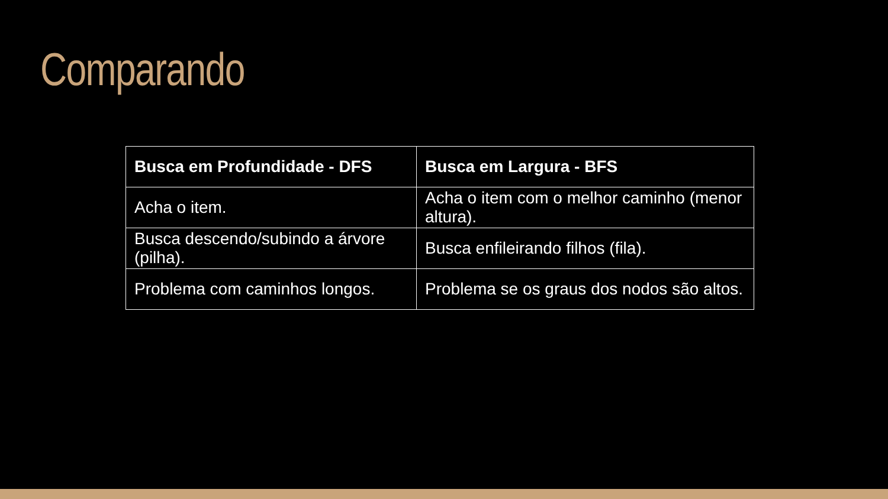Comparando
| Busca em Profundidade - DFS | Busca em Largura - BFS |
| --- | --- |
| Acha o item. | Acha o item com o melhor caminho (menor altura). |
| Busca descendo/subindo a árvore (pilha). | Busca enfileirando filhos (fila). |
| Problema com caminhos longos. | Problema se os graus dos nodos são altos. |